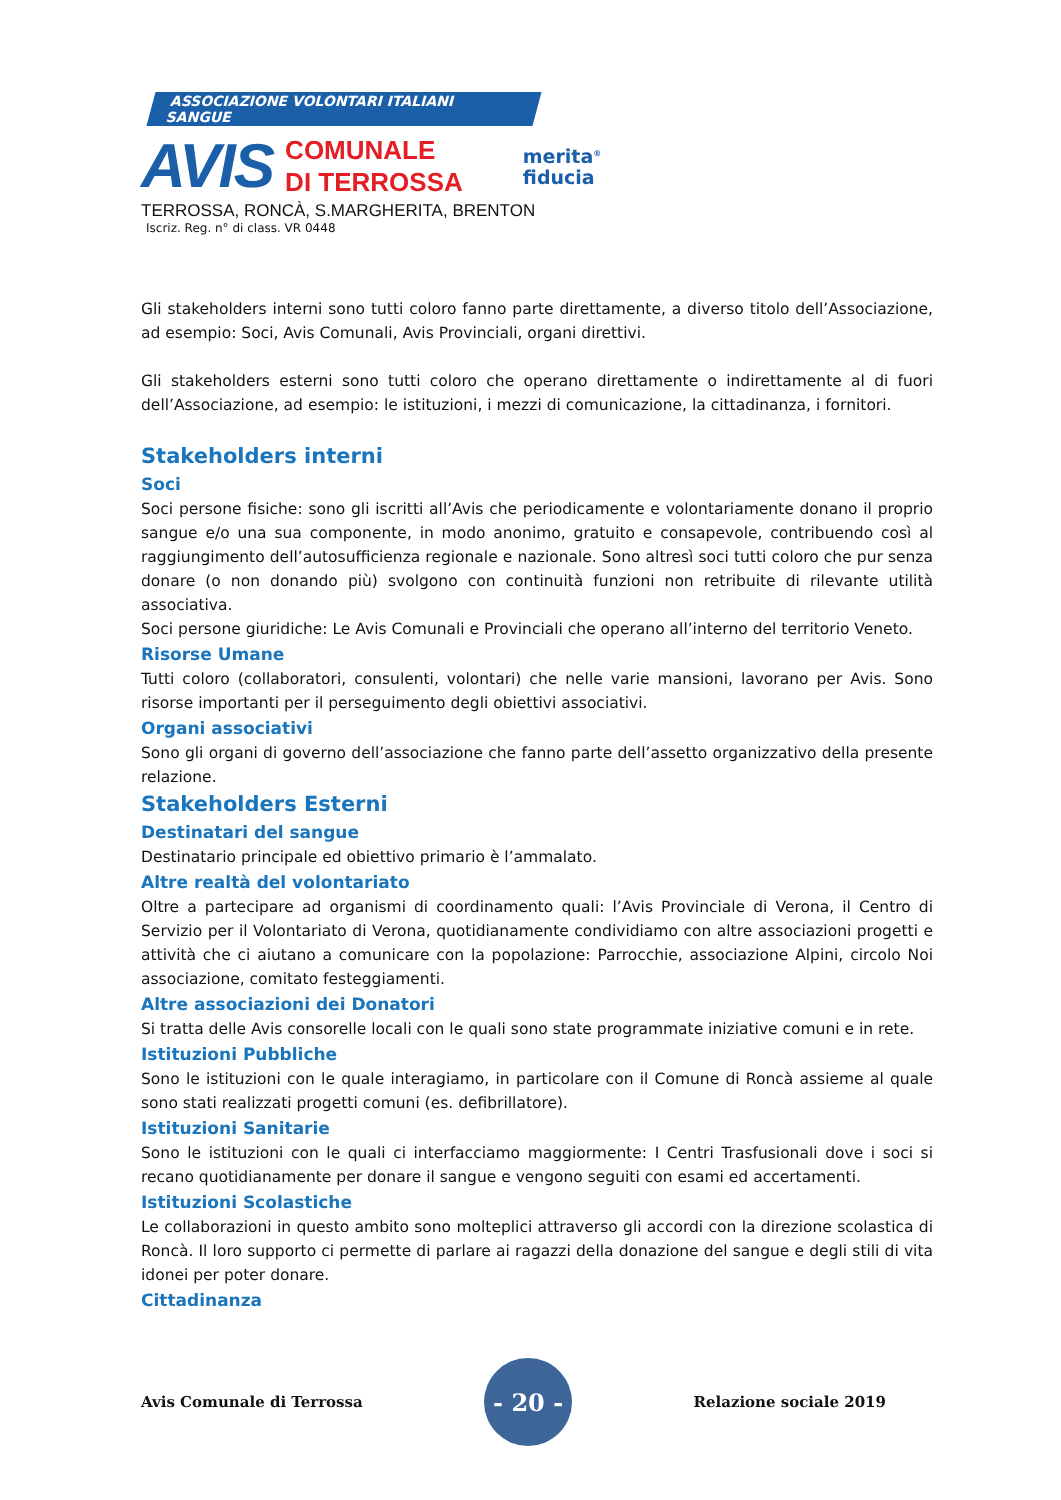ASSOCIAZIONE VOLONTARI ITALIANI SANGUE
AVIS
COMUNALE
DI TERROSSA
merita<sup>®</sup>
fiducia
TERROSSA, RONCÀ, S.MARGHERITA, BRENTON
Iscriz. Reg. n° di class. VR 0448
Gli stakeholders interni sono tutti coloro fanno parte direttamente, a diverso titolo dell’Associazione, ad esempio: Soci, Avis Comunali, Avis Provinciali, organi direttivi.
Gli stakeholders esterni sono tutti coloro che operano direttamente o indirettamente al di fuori dell’Associazione, ad esempio: le istituzioni, i mezzi di comunicazione, la cittadinanza, i fornitori.
Stakeholders interni
Soci
Soci persone fisiche: sono gli iscritti all’Avis che periodicamente e volontariamente donano il proprio sangue e/o una sua componente, in modo anonimo, gratuito e consapevole, contribuendo così al raggiungimento dell’autosufficienza regionale e nazionale. Sono altresì soci tutti coloro che pur senza donare (o non donando più) svolgono con continuità funzioni non retribuite di rilevante utilità associativa.
Soci persone giuridiche: Le Avis Comunali e Provinciali che operano all’interno del territorio Veneto.
Risorse Umane
Tutti coloro (collaboratori, consulenti, volontari) che nelle varie mansioni, lavorano per Avis. Sono risorse importanti per il perseguimento degli obiettivi associativi.
Organi associativi
Sono gli organi di governo dell’associazione che fanno parte dell’assetto organizzativo della presente relazione.
Stakeholders Esterni
Destinatari del sangue
Destinatario principale ed obiettivo primario è l’ammalato.
Altre realtà del volontariato
Oltre a partecipare ad organismi di coordinamento quali: l’Avis Provinciale di Verona, il Centro di Servizio per il Volontariato di Verona, quotidianamente condividiamo con altre associazioni progetti e attività che ci aiutano a comunicare con la popolazione: Parrocchie, associazione Alpini, circolo Noi associazione, comitato festeggiamenti.
Altre associazioni dei Donatori
Si tratta delle Avis consorelle locali con le quali sono state programmate iniziative comuni e in rete.
Istituzioni Pubbliche
Sono le istituzioni con le quale interagiamo, in particolare con il Comune di Roncà assieme al quale sono stati realizzati progetti comuni (es. defibrillatore).
Istituzioni Sanitarie
Sono le istituzioni con le quali ci interfacciamo maggiormente: I Centri Trasfusionali dove i soci si recano quotidianamente per donare il sangue e vengono seguiti con esami ed accertamenti.
Istituzioni Scolastiche
Le collaborazioni in questo ambito sono molteplici attraverso gli accordi con la direzione scolastica di Roncà. Il loro supporto ci permette di parlare ai ragazzi della donazione del sangue e degli stili di vita idonei per poter donare.
Cittadinanza
Avis Comunale di Terrossa - 20 - Relazione sociale 2019